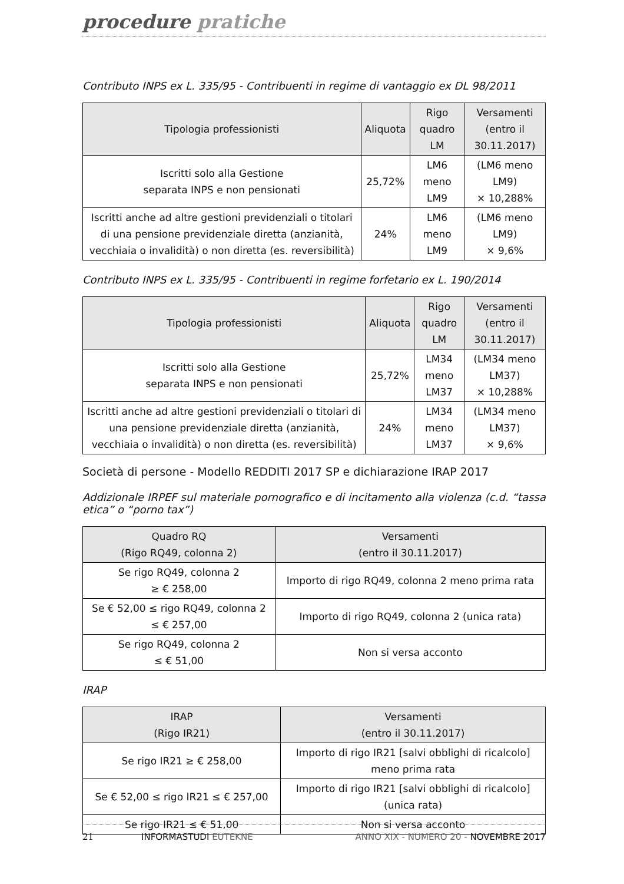procedure pratiche
Contributo INPS ex L. 335/95 - Contribuenti in regime di vantaggio ex DL 98/2011
| Tipologia professionisti | Aliquota | Rigo quadro LM | Versamenti (entro il 30.11.2017) |
| --- | --- | --- | --- |
| Iscritti solo alla Gestione separata INPS e non pensionati | 25,72% | LM6 meno LM9 | (LM6 meno LM9) × 10,288% |
| Iscritti anche ad altre gestioni previdenziali o titolari di una pensione previdenziale diretta (anzianità, vecchiaia o invalidità) o non diretta (es. reversibilità) | 24% | LM6 meno LM9 | (LM6 meno LM9) × 9,6% |
Contributo INPS ex L. 335/95 - Contribuenti in regime forfetario ex L. 190/2014
| Tipologia professionisti | Aliquota | Rigo quadro LM | Versamenti (entro il 30.11.2017) |
| --- | --- | --- | --- |
| Iscritti solo alla Gestione separata INPS e non pensionati | 25,72% | LM34 meno LM37 | (LM34 meno LM37) × 10,288% |
| Iscritti anche ad altre gestioni previdenziali o titolari di una pensione previdenziale diretta (anzianità, vecchiaia o invalidità) o non diretta (es. reversibilità) | 24% | LM34 meno LM37 | (LM34 meno LM37) × 9,6% |
Società di persone - Modello REDDITI 2017 SP e dichiarazione IRAP 2017
Addizionale IRPEF sul materiale pornografico e di incitamento alla violenza (c.d. “tassa etica” o “porno tax”)
| Quadro RQ (Rigo RQ49, colonna 2) | Versamenti (entro il 30.11.2017) |
| --- | --- |
| Se rigo RQ49, colonna 2 ≥ € 258,00 | Importo di rigo RQ49, colonna 2 meno prima rata |
| Se € 52,00 ≤ rigo RQ49, colonna 2 ≤ € 257,00 | Importo di rigo RQ49, colonna 2 (unica rata) |
| Se rigo RQ49, colonna 2 ≤ € 51,00 | Non si versa acconto |
IRAP
| IRAP (Rigo IR21) | Versamenti (entro il 30.11.2017) |
| --- | --- |
| Se rigo IR21 ≥ € 258,00 | Importo di rigo IR21 [salvi obblighi di ricalcolo] meno prima rata |
| Se € 52,00 ≤ rigo IR21 ≤ € 257,00 | Importo di rigo IR21 [salvi obblighi di ricalcolo] (unica rata) |
| Se rigo IR21 ≤ € 51,00 | Non si versa acconto |
21 INFORMASTUDI EUTEKNE ANNO XIX - NUMERO 20 - NOVEMBRE 2017